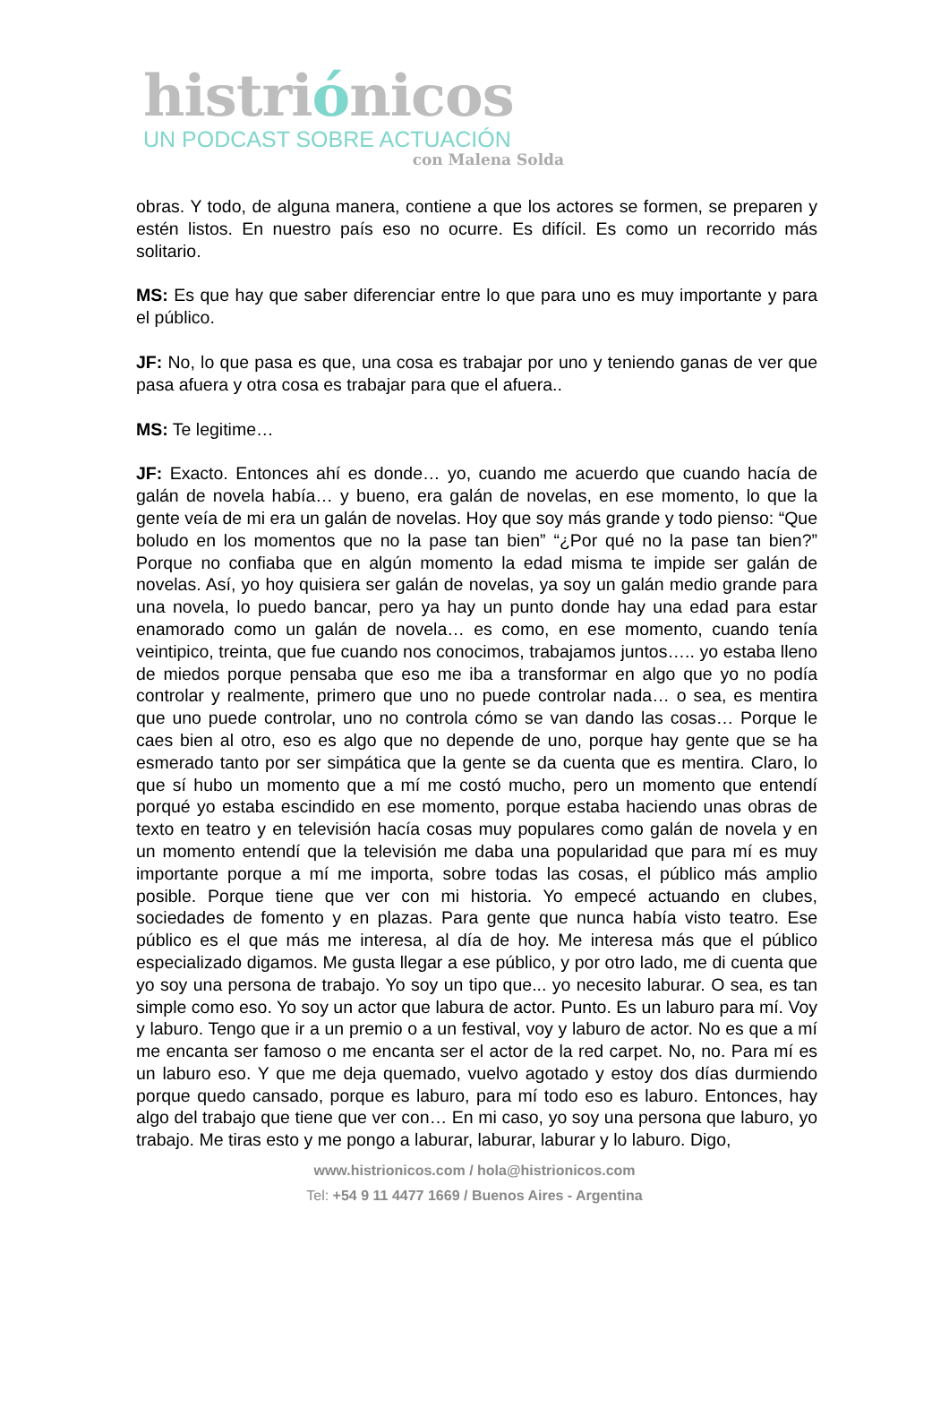histriónicos
UN PODCAST SOBRE ACTUACIÓN
con Malena Solda
obras. Y todo, de alguna manera, contiene a que los actores se formen, se preparen y estén listos. En nuestro país eso no ocurre. Es difícil. Es como un recorrido más solitario.
MS: Es que hay que saber diferenciar entre lo que para uno es muy importante y para el público.
JF: No, lo que pasa es que, una cosa es trabajar por uno y teniendo ganas de ver que pasa afuera y otra cosa es trabajar para que el afuera..
MS: Te legitime…
JF: Exacto. Entonces ahí es donde… yo, cuando me acuerdo que cuando hacía de galán de novela había… y bueno, era galán de novelas, en ese momento, lo que la gente veía de mi era un galán de novelas. Hoy que soy más grande y todo pienso: “Que boludo en los momentos que no la pase tan bien” “¿Por qué no la pase tan bien?” Porque no confiaba que en algún momento la edad misma te impide ser galán de novelas. Así, yo hoy quisiera ser galán de novelas, ya soy un galán medio grande para una novela, lo puedo bancar, pero ya hay un punto donde hay una edad para estar enamorado como un galán de novela… es como, en ese momento, cuando tenía veintipico, treinta, que fue cuando nos conocimos, trabajamos juntos….. yo estaba lleno de miedos porque pensaba que eso me iba a transformar en algo que yo no podía controlar y realmente, primero que uno no puede controlar nada… o sea, es mentira que uno puede controlar, uno no controla cómo se van dando las cosas… Porque le caes bien al otro, eso es algo que no depende de uno, porque hay gente que se ha esmerado tanto por ser simpática que la gente se da cuenta que es mentira. Claro, lo que sí hubo un momento que a mí me costó mucho, pero un momento que entendí porqué yo estaba escindido en ese momento, porque estaba haciendo unas obras de texto en teatro y en televisión hacía cosas muy populares como galán de novela y en un momento entendí que la televisión me daba una popularidad que para mí es muy importante porque a mí me importa, sobre todas las cosas, el público más amplio posible. Porque tiene que ver con mi historia. Yo empecé actuando en clubes, sociedades de fomento y en plazas. Para gente que nunca había visto teatro. Ese público es el que más me interesa, al día de hoy. Me interesa más que el público especializado digamos. Me gusta llegar a ese público, y por otro lado, me di cuenta que yo soy una persona de trabajo. Yo soy un tipo que... yo necesito laburar. O sea, es tan simple como eso. Yo soy un actor que labura de actor. Punto. Es un laburo para mí. Voy y laburo. Tengo que ir a un premio o a un festival, voy y laburo de actor. No es que a mí me encanta ser famoso o me encanta ser el actor de la red carpet. No, no. Para mí es un laburo eso. Y que me deja quemado, vuelvo agotado y estoy dos días durmiendo porque quedo cansado, porque es laburo, para mí todo eso es laburo. Entonces, hay algo del trabajo que tiene que ver con… En mi caso, yo soy una persona que laburo, yo trabajo. Me tiras esto y me pongo a laburar, laburar, laburar y lo laburo. Digo,
www.histrionicos.com / hola@histrionicos.com
Tel: +54 9 11 4477 1669 / Buenos Aires - Argentina